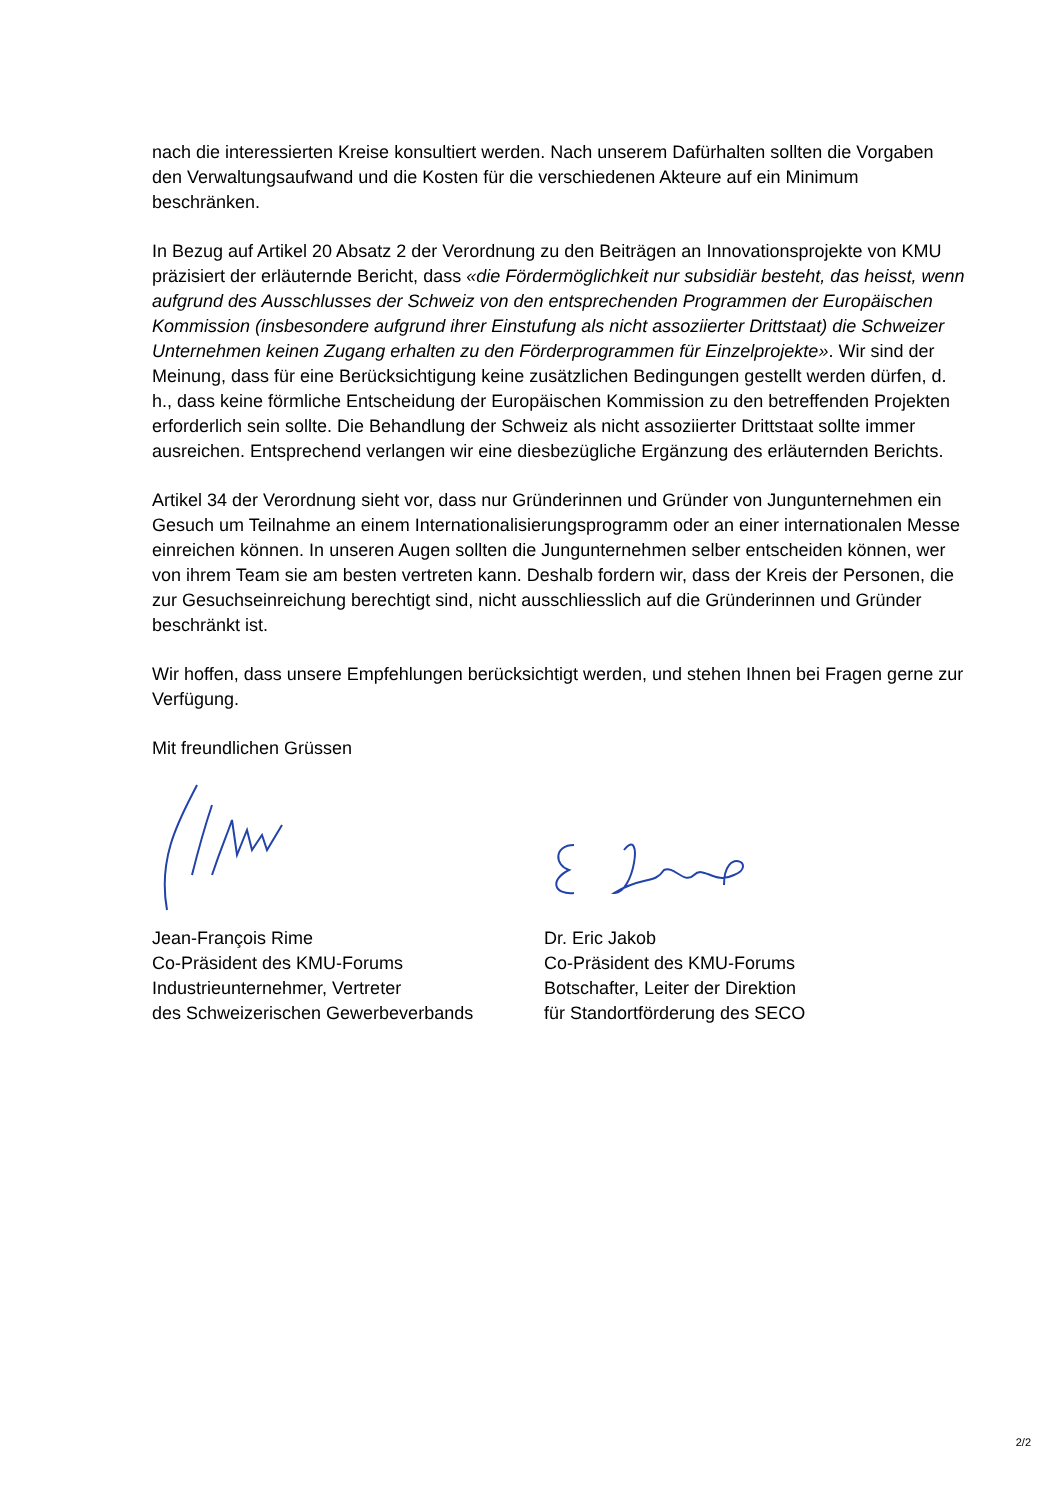nach die interessierten Kreise konsultiert werden. Nach unserem Dafürhalten sollten die Vorgaben den Verwaltungsaufwand und die Kosten für die verschiedenen Akteure auf ein Minimum beschränken.
In Bezug auf Artikel 20 Absatz 2 der Verordnung zu den Beiträgen an Innovationsprojekte von KMU präzisiert der erläuternde Bericht, dass «die Fördermöglichkeit nur subsidiär besteht, das heisst, wenn aufgrund des Ausschlusses der Schweiz von den entsprechenden Programmen der Europäischen Kommission (insbesondere aufgrund ihrer Einstufung als nicht assoziierter Drittstaat) die Schweizer Unternehmen keinen Zugang erhalten zu den Förderprogrammen für Einzelprojekte». Wir sind der Meinung, dass für eine Berücksichtigung keine zusätzlichen Bedingungen gestellt werden dürfen, d. h., dass keine förmliche Entscheidung der Europäischen Kommission zu den betreffenden Projekten erforderlich sein sollte. Die Behandlung der Schweiz als nicht assoziierter Drittstaat sollte immer ausreichen. Entsprechend verlangen wir eine diesbezügliche Ergänzung des erläuternden Berichts.
Artikel 34 der Verordnung sieht vor, dass nur Gründerinnen und Gründer von Jungunternehmen ein Gesuch um Teilnahme an einem Internationalisierungsprogramm oder an einer internationalen Messe einreichen können. In unseren Augen sollten die Jungunternehmen selber entscheiden können, wer von ihrem Team sie am besten vertreten kann. Deshalb fordern wir, dass der Kreis der Personen, die zur Gesuchseinreichung berechtigt sind, nicht ausschliesslich auf die Gründerinnen und Gründer beschränkt ist.
Wir hoffen, dass unsere Empfehlungen berücksichtigt werden, und stehen Ihnen bei Fragen gerne zur Verfügung.
Mit freundlichen Grüssen
Jean-François Rime
Co-Präsident des KMU-Forums
Industrieunternehmer, Vertreter
des Schweizerischen Gewerbeverbands
Dr. Eric Jakob
Co-Präsident des KMU-Forums
Botschafter, Leiter der Direktion
für Standortförderung des SECO
2/2